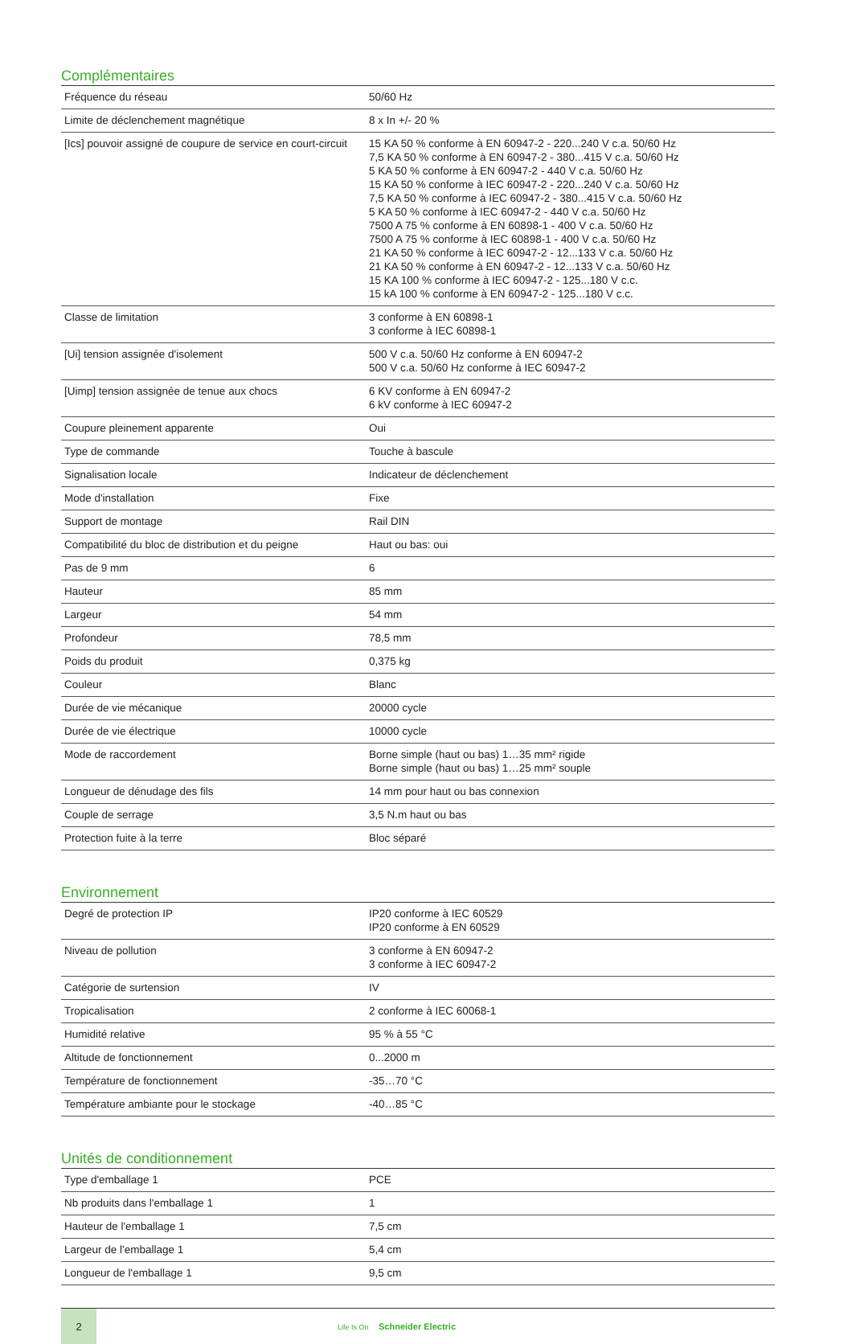Complémentaires
| Fréquence du réseau | 50/60 Hz |
| Limite de déclenchement magnétique | 8 x In +/- 20 % |
| [Ics] pouvoir assigné de coupure de service en court-circuit | 15 KA 50 % conforme à EN 60947-2 - 220...240 V c.a. 50/60 Hz 7,5 KA 50 % conforme à EN 60947-2 - 380...415 V c.a. 50/60 Hz 5 KA 50 % conforme à EN 60947-2 - 440 V c.a. 50/60 Hz 15 KA 50 % conforme à IEC 60947-2 - 220...240 V c.a. 50/60 Hz 7,5 KA 50 % conforme à IEC 60947-2 - 380...415 V c.a. 50/60 Hz 5 KA 50 % conforme à IEC 60947-2 - 440 V c.a. 50/60 Hz 7500 A 75 % conforme à EN 60898-1 - 400 V c.a. 50/60 Hz 7500 A 75 % conforme à IEC 60898-1 - 400 V c.a. 50/60 Hz 21 KA 50 % conforme à IEC 60947-2 - 12...133 V c.a. 50/60 Hz 21 KA 50 % conforme à EN 60947-2 - 12...133 V c.a. 50/60 Hz 15 KA 100 % conforme à IEC 60947-2 - 125...180 V c.c. 15 kA 100 % conforme à EN 60947-2 - 125...180 V c.c. |
| Classe de limitation | 3 conforme à EN 60898-1 3 conforme à IEC 60898-1 |
| [Ui] tension assignée d'isolement | 500 V c.a. 50/60 Hz conforme à EN 60947-2 500 V c.a. 50/60 Hz conforme à IEC 60947-2 |
| [Uimp] tension assignée de tenue aux chocs | 6 KV conforme à EN 60947-2 6 kV conforme à IEC 60947-2 |
| Coupure pleinement apparente | Oui |
| Type de commande | Touche à bascule |
| Signalisation locale | Indicateur de déclenchement |
| Mode d'installation | Fixe |
| Support de montage | Rail DIN |
| Compatibilité du bloc de distribution et du peigne | Haut ou bas: oui |
| Pas de 9 mm | 6 |
| Hauteur | 85 mm |
| Largeur | 54 mm |
| Profondeur | 78,5 mm |
| Poids du produit | 0,375 kg |
| Couleur | Blanc |
| Durée de vie mécanique | 20000 cycle |
| Durée de vie électrique | 10000 cycle |
| Mode de raccordement | Borne simple (haut ou bas) 1…35 mm² rigide Borne simple (haut ou bas) 1…25 mm² souple |
| Longueur de dénudage des fils | 14 mm pour haut ou bas connexion |
| Couple de serrage | 3,5 N.m haut ou bas |
| Protection fuite à la terre | Bloc séparé |
Environnement
| Degré de protection IP | IP20 conforme à IEC 60529 IP20 conforme à EN 60529 |
| Niveau de pollution | 3 conforme à EN 60947-2 3 conforme à IEC 60947-2 |
| Catégorie de surtension | IV |
| Tropicalisation | 2 conforme à IEC 60068-1 |
| Humidité relative | 95 % à 55 °C |
| Altitude de fonctionnement | 0...2000 m |
| Température de fonctionnement | -35…70 °C |
| Température ambiante pour le stockage | -40…85 °C |
Unités de conditionnement
| Type d'emballage 1 | PCE |
| Nb produits dans l'emballage 1 | 1 |
| Hauteur de l'emballage 1 | 7,5 cm |
| Largeur de l'emballage 1 | 5,4 cm |
| Longueur de l'emballage 1 | 9,5 cm |
2
Life Is On Schneider Electric